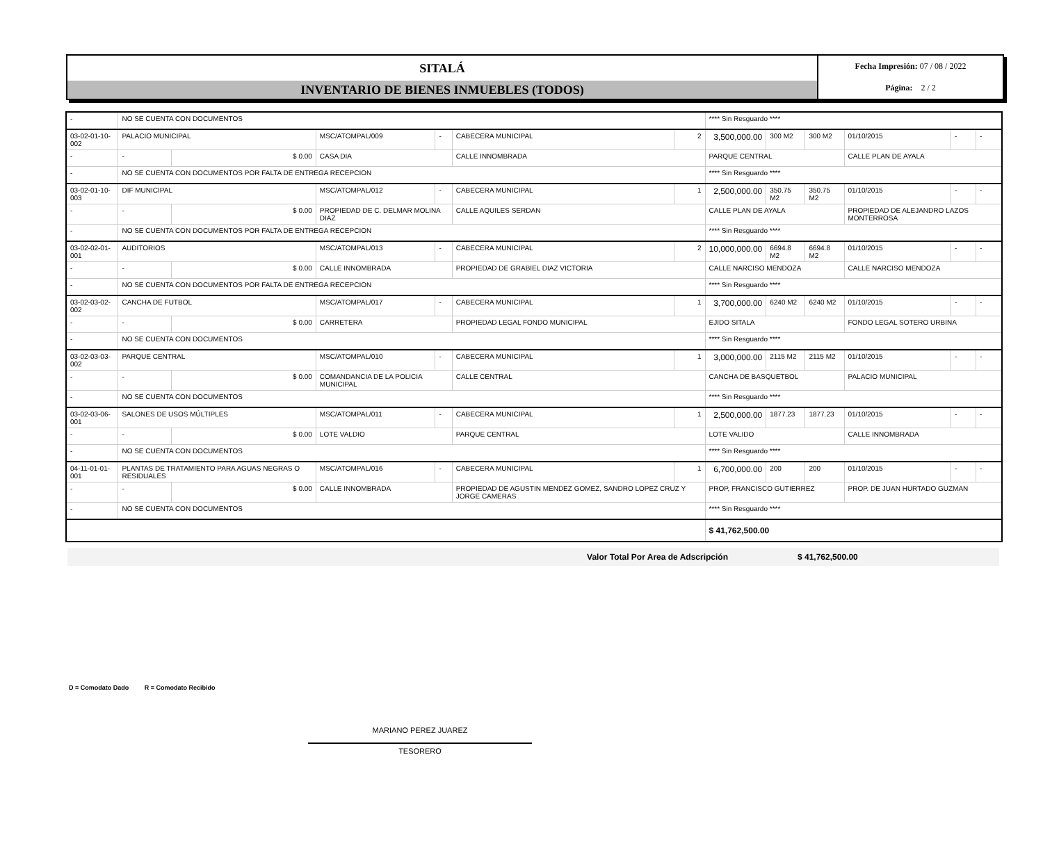SITALÁ
INVENTARIO DE BIENES INMUEBLES (TODOS)
Fecha Impresión: 07 / 08 / 2022
Página: 2 / 2
| - | NO SE CUENTA CON DOCUMENTOS | | | | | | **** Sin Resguardo **** | | | | | |
| 03-02-01-10-002 | PALACIO MUNICIPAL | | MSC/ATOMPAL/009 | - | CABECERA MUNICIPAL | 2 | 3,500,000.00 | 300 M2 | 300 M2 | 01/10/2015 | - | - |
| - | - | $ 0.00 | CASA DIA | | CALLE INNOMBRADA | | PARQUE CENTRAL | | | CALLE PLAN DE AYALA | | |
| - | NO SE CUENTA CON DOCUMENTOS POR FALTA DE ENTREGA RECEPCION | | | | | | **** Sin Resguardo **** | | | | | |
| 03-02-01-10-003 | DIF MUNICIPAL | | MSC/ATOMPAL/012 | - | CABECERA MUNICIPAL | 1 | 2,500,000.00 | 350.75 M2 | 350.75 M2 | 01/10/2015 | - | - |
| - | - | $ 0.00 | PROPIEDAD DE C. DELMAR MOLINA DIAZ | | CALLE AQUILES SERDAN | | CALLE PLAN DE AYALA | | | PROPIEDAD DE ALEJANDRO LAZOS MONTERROSA | | |
| - | NO SE CUENTA CON DOCUMENTOS POR FALTA DE ENTREGA RECEPCION | | | | | | **** Sin Resguardo **** | | | | | |
| 03-02-02-01-001 | AUDITORIOS | | MSC/ATOMPAL/013 | - | CABECERA MUNICIPAL | 2 | 10,000,000.00 | 6694.8 M2 | 6694.8 M2 | 01/10/2015 | - | - |
| - | - | $ 0.00 | CALLE INNOMBRADA | | PROPIEDAD DE GRABIEL DIAZ VICTORIA | | CALLE NARCISO MENDOZA | | | CALLE NARCISO MENDOZA | | |
| - | NO SE CUENTA CON DOCUMENTOS POR FALTA DE ENTREGA RECEPCION | | | | | | **** Sin Resguardo **** | | | | | |
| 03-02-03-02-002 | CANCHA DE FUTBOL | | MSC/ATOMPAL/017 | - | CABECERA MUNICIPAL | 1 | 3,700,000.00 | 6240 M2 | 6240 M2 | 01/10/2015 | - | - |
| - | - | $ 0.00 | CARRETERA | | PROPIEDAD LEGAL FONDO MUNICIPAL | | EJIDO SITALA | | | FONDO LEGAL SOTERO URBINA | | |
| - | NO SE CUENTA CON DOCUMENTOS | | | | | | **** Sin Resguardo **** | | | | | |
| 03-02-03-03-002 | PARQUE CENTRAL | | MSC/ATOMPAL/010 | - | CABECERA MUNICIPAL | 1 | 3,000,000.00 | 2115 M2 | 2115 M2 | 01/10/2015 | - | - |
| - | - | $ 0.00 | COMANDANCIA DE LA POLICIA MUNICIPAL | | CALLE CENTRAL | | CANCHA DE BASQUETBOL | | | PALACIO MUNICIPAL | | |
| - | NO SE CUENTA CON DOCUMENTOS | | | | | | **** Sin Resguardo **** | | | | | |
| 03-02-03-06-001 | SALONES DE USOS MÚLTIPLES | | MSC/ATOMPAL/011 | - | CABECERA MUNICIPAL | 1 | 2,500,000.00 | 1877.23 | 1877.23 | 01/10/2015 | - | - |
| - | - | $ 0.00 | LOTE VALDIO | | PARQUE CENTRAL | | LOTE VALIDO | | | CALLE INNOMBRADA | | |
| - | NO SE CUENTA CON DOCUMENTOS | | | | | | **** Sin Resguardo **** | | | | | |
| 04-11-01-01-001 | PLANTAS DE TRATAMIENTO PARA AGUAS NEGRAS O RESIDUALES | | MSC/ATOMPAL/016 | - | CABECERA MUNICIPAL | 1 | 6,700,000.00 | 200 | 200 | 01/10/2015 | - | - |
| - | - | $ 0.00 | CALLE INNOMBRADA | | PROPIEDAD DE AGUSTIN MENDEZ GOMEZ, SANDRO LOPEZ CRUZ Y JORGE CAMERAS | | PROP, FRANCISCO GUTIERREZ | | | PROP. DE JUAN HURTADO GUZMAN | | |
| - | NO SE CUENTA CON DOCUMENTOS | | | | | | **** Sin Resguardo **** | | | | | |
| | | | | | | | $ 41,762,500.00 | | | | | |
Valor Total Por Area de Adscripción $ 41,762,500.00
D = Comodato Dado R = Comodato Recibido
MARIANO PEREZ JUAREZ
TESORERO